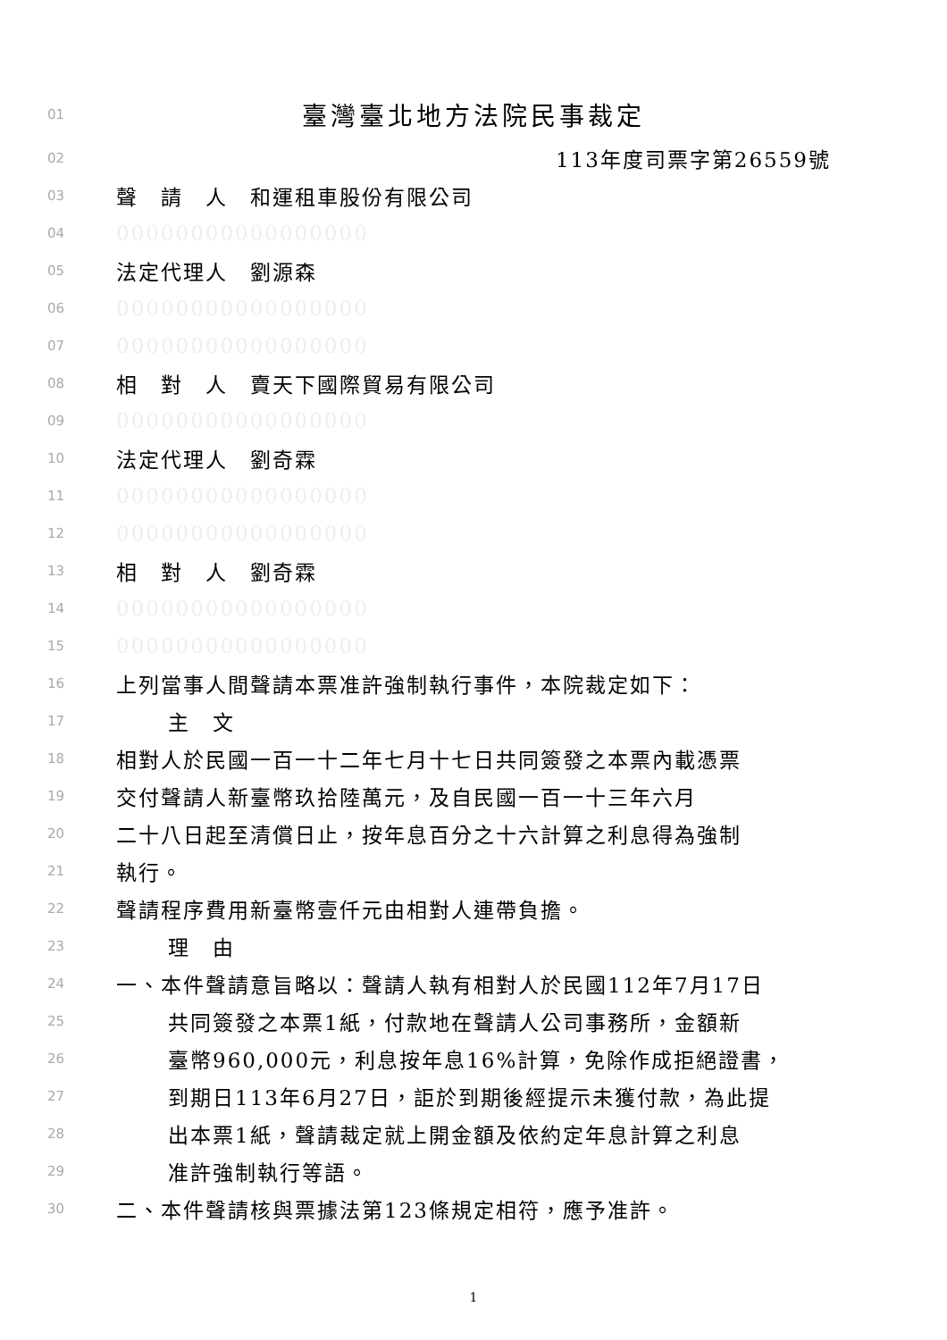01 臺灣臺北地方法院民事裁定
02 113年度司票字第26559號
03 聲　請　人　和運租車股份有限公司
04 00000000000000000
05 法定代理人　劉源森
06 00000000000000000
07 00000000000000000
08 相　對　人　賣天下國際貿易有限公司
09 00000000000000000
10 法定代理人　劉奇霖
11 00000000000000000
12 00000000000000000
13 相　對　人　劉奇霖
14 00000000000000000
15 00000000000000000
16 上列當事人間聲請本票准許強制執行事件，本院裁定如下：
17 主　文
18 相對人於民國一百一十二年七月十七日共同簽發之本票內載憑票
19 交付聲請人新臺幣玖拾陸萬元，及自民國一百一十三年六月
20 二十八日起至清償日止，按年息百分之十六計算之利息得為強制
21 執行。
22 聲請程序費用新臺幣壹仟元由相對人連帶負擔。
23 理　由
24 一、本件聲請意旨略以：聲請人執有相對人於民國112年7月17日
25 共同簽發之本票1紙，付款地在聲請人公司事務所，金額新
26 臺幣960,000元，利息按年息16%計算，免除作成拒絕證書，
27 到期日113年6月27日，詎於到期後經提示未獲付款，為此提
28 出本票1紙，聲請裁定就上開金額及依約定年息計算之利息
29 准許強制執行等語。
30 二、本件聲請核與票據法第123條規定相符，應予准許。
1